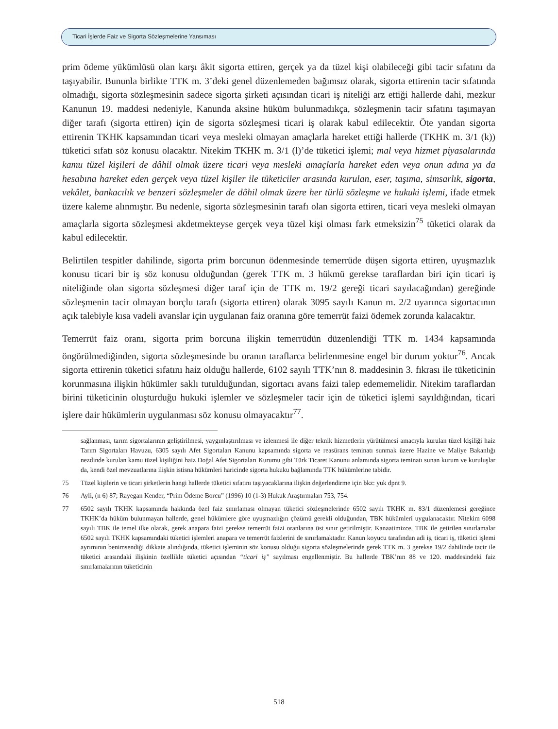Ticari İşlerde Faiz ve Sigorta Sözleşmelerine Yansıması
prim ödeme yükümlüsü olan karşı âkit sigorta ettiren, gerçek ya da tüzel kişi olabileceği gibi tacir sıfatını da taşıyabilir. Bununla birlikte TTK m. 3’deki genel düzenlemeden bağımsız olarak, sigorta ettirenin tacir sıfatında olmadığı, sigorta sözleşmesinin sadece sigorta şirketi açısından ticari iş niteliği arz ettiği hallerde dahi, mezkur Kanunun 19. maddesi nedeniyle, Kanunda aksine hüküm bulunmadıkça, sözleşmenin tacir sıfatını taşımayan diğer tarafı (sigorta ettiren) için de sigorta sözleşmesi ticari iş olarak kabul edilecektir. Öte yandan sigorta ettirenin TKHK kapsamından ticari veya mesleki olmayan amaçlarla hareket ettiği hallerde (TKHK m. 3/1 (k)) tüketici sıfatı söz konusu olacaktır. Nitekim TKHK m. 3/1 (l)’de tüketici işlemi; mal veya hizmet piyasalarında kamu tüzel kişileri de dâhil olmak üzere ticari veya mesleki amaçlarla hareket eden veya onun adına ya da hesabına hareket eden gerçek veya tüzel kişiler ile tüketiciler arasında kurulan, eser, taşıma, simsarlık, sigorta, vekâlet, bankacılık ve benzeri sözleşmeler de dâhil olmak üzere her türlü sözleşme ve hukuki işlemi, ifade etmek üzere kaleme alınmıştır. Bu nedenle, sigorta sözleşmesinin tarafı olan sigorta ettiren, ticari veya mesleki olmayan amaçlarla sigorta sözleşmesi akdetmekteyse gerçek veya tüzel kişi olması fark etmeksizin<sup>75</sup> tüketici olarak da kabul edilecektir.
Belirtilen tespitler dahilinde, sigorta prim borcunun ödenmesinde temerrüde düşen sigorta ettiren, uyuşmazlık konusu ticari bir iş söz konusu olduğundan (gerek TTK m. 3 hükmü gerekse taraflardan biri için ticari iş niteliğinde olan sigorta sözleşmesi diğer taraf için de TTK m. 19/2 gereği ticari sayılacağından) gereğinde sözleşmenin tacir olmayan borçlu tarafı (sigorta ettiren) olarak 3095 sayılı Kanun m. 2/2 uyarınca sigortacının açık talebiyle kısa vadeli avanslar için uygulanan faiz oranına göre temerrüt faizi ödemek zorunda kalacaktır.
Temerrüt faiz oranı, sigorta prim borcuna ilişkin temerrüdün düzenlendiği TTK m. 1434 kapsamında öngörülmediğinden, sigorta sözleşmesinde bu oranın taraflarca belirlenmesine engel bir durum yoktur<sup>76</sup>. Ancak sigorta ettirenin tüketici sıfatını haiz olduğu hallerde, 6102 sayılı TTK’nın 8. maddesinin 3. fıkrası ile tüketicinin korunmasına ilişkin hükümler saklı tutulduğundan, sigortacı avans faizi talep edememelidir. Nitekim taraflardan birini tüketicinin oluşturduğu hukuki işlemler ve sözleşmeler tacir için de tüketici işlemi sayıldığından, ticari işlere dair hükümlerin uygulanması söz konusu olmayacaktır<sup>77</sup>.
sağlanması, tarım sigortalarının geliştirilmesi, yaygınlaştırılması ve izlenmesi ile diğer teknik hizmetlerin yürütülmesi amacıyla kurulan tüzel kişiliği haiz Tarım Sigortaları Havuzu, 6305 sayılı Afet Sigortaları Kanunu kapsamında sigorta ve reasürans teminatı sunmak üzere Hazine ve Maliye Bakanlığı nezdinde kurulan kamu tüzel kişiliğini haiz Doğal Afet Sigortaları Kurumu gibi Türk Ticaret Kanunu anlamında sigorta teminatı sunan kurum ve kuruluşlar da, kendi özel mevzuatlarına ilişkin istisna hükümleri haricinde sigorta hukuku bağlamında TTK hükümlerine tabidir.
75 Tüzel kişilerin ve ticari şirketlerin hangi hallerde tüketici sıfatını taşıyacaklarına ilişkin değerlendirme için bkz: yuk dpnt 9.
76 Ayli, (n 6) 87; Rayegan Kender, “Prim Ödeme Borcu” (1996) 10 (1-3) Hukuk Araştırmaları 753, 754.
77 6502 sayılı TKHK kapsamında hakkında özel faiz sınırlaması olmayan tüketici sözleşmelerinde 6502 sayılı TKHK m. 83/1 düzenlemesi gereğince TKHK’da hüküm bulunmayan hallerde, genel hükümlere göre uyuşmazlığın çözümü gerekli olduğundan, TBK hükümleri uygulanacaktır. Nitekim 6098 sayılı TBK ile temel ilke olarak, gerek anapara faizi gerekse temerrüt faizi oranlarına üst sınır getirilmiştir. Kanaatimizce, TBK ile getirilen sınırlamalar 6502 sayılı TKHK kapsamındaki tüketici işlemleri anapara ve temerrüt faizlerini de sınırlamaktadır. Kanun koyucu tarafından adi iş, ticari iş, tüketici işlemi ayrımının benimsendiği dikkate alındığında, tüketici işleminin söz konusu olduğu sigorta sözleşmelerinde gerek TTK m. 3 gerekse 19/2 dahilinde tacir ile tüketici arasındaki ilişkinin özellikle tüketici açısından “ticari iş” sayılması engellenmiştir. Bu hallerde TBK’nın 88 ve 120. maddesindeki faiz sınırlamalarının tüketicinin
518